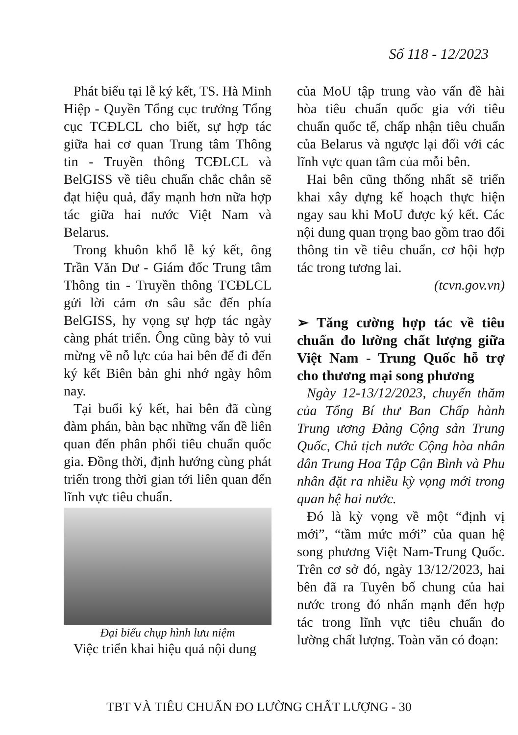Số 118 - 12/2023
Phát biểu tại lễ ký kết, TS. Hà Minh Hiệp - Quyền Tổng cục trưởng Tổng cục TCĐLCL cho biết, sự hợp tác giữa hai cơ quan Trung tâm Thông tin - Truyền thông TCĐLCL và BelGISS về tiêu chuẩn chắc chắn sẽ đạt hiệu quả, đẩy mạnh hơn nữa hợp tác giữa hai nước Việt Nam và Belarus.
Trong khuôn khổ lễ ký kết, ông Trần Văn Dư - Giám đốc Trung tâm Thông tin - Truyền thông TCĐLCL gửi lời cảm ơn sâu sắc đến phía BelGISS, hy vọng sự hợp tác ngày càng phát triển. Ông cũng bày tỏ vui mừng về nỗ lực của hai bên để đi đến ký kết Biên bản ghi nhớ ngày hôm nay.
Tại buổi ký kết, hai bên đã cùng đàm phán, bàn bạc những vấn đề liên quan đến phân phối tiêu chuẩn quốc gia. Đồng thời, định hướng cùng phát triển trong thời gian tới liên quan đến lĩnh vực tiêu chuẩn.
Đại biểu chụp hình lưu niệm
Việc triển khai hiệu quả nội dung
của MoU tập trung vào vấn đề hài hòa tiêu chuẩn quốc gia với tiêu chuẩn quốc tế, chấp nhận tiêu chuẩn của Belarus và ngược lại đối với các lĩnh vực quan tâm của mỗi bên.
Hai bên cũng thống nhất sẽ triển khai xây dựng kế hoạch thực hiện ngay sau khi MoU được ký kết. Các nội dung quan trọng bao gồm trao đổi thông tin về tiêu chuẩn, cơ hội hợp tác trong tương lai.
(tcvn.gov.vn)
➢ Tăng cường hợp tác về tiêu chuẩn đo lường chất lượng giữa Việt Nam - Trung Quốc hỗ trợ cho thương mại song phương
Ngày 12-13/12/2023, chuyến thăm của Tổng Bí thư Ban Chấp hành Trung ương Đảng Cộng sản Trung Quốc, Chủ tịch nước Cộng hòa nhân dân Trung Hoa Tập Cận Bình và Phu nhân đặt ra nhiều kỳ vọng mới trong quan hệ hai nước.
Đó là kỳ vọng về một “định vị mới”, “tầm mức mới” của quan hệ song phương Việt Nam-Trung Quốc. Trên cơ sở đó, ngày 13/12/2023, hai bên đã ra Tuyên bố chung của hai nước trong đó nhấn mạnh đến hợp tác trong lĩnh vực tiêu chuẩn đo lường chất lượng. Toàn văn có đoạn:
TBT VÀ TIÊU CHUẨN ĐO LƯỜNG CHẤT LƯỢNG - 30